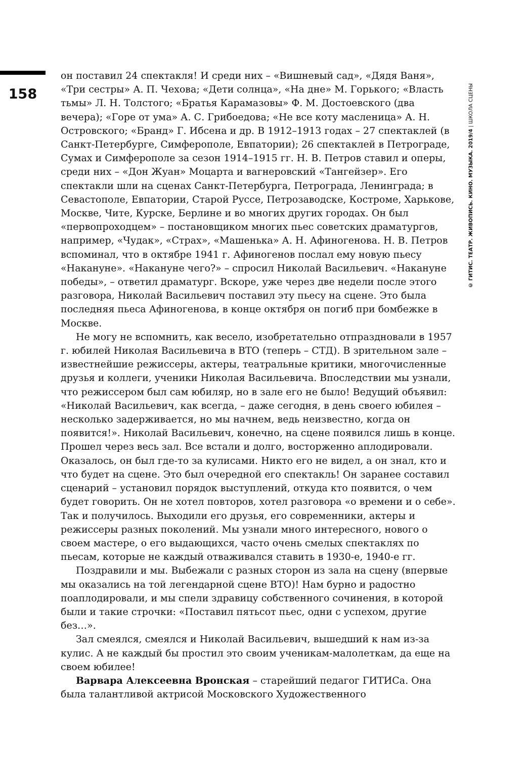158
он поставил 24 спектакля! И среди них – «Вишневый сад», «Дядя Ваня», «Три сестры» А. П. Чехова; «Дети солнца», «На дне» М. Горького; «Власть тьмы» Л. Н. Толстого; «Братья Карамазовы» Ф. М. Достоевского (два вечера); «Горе от ума» А. С. Грибоедова; «Не все коту масленица» А. Н. Островского; «Бранд» Г. Ибсена и др. В 1912–1913 годах – 27 спектаклей (в Санкт-Петербурге, Симферополе, Евпатории); 26 спектаклей в Петрограде, Сумах и Симферополе за сезон 1914–1915 гг. Н. В. Петров ставил и оперы, среди них – «Дон Жуан» Моцарта и вагнеровский «Тангейзер». Его спектакли шли на сценах Санкт-Петербурга, Петрограда, Ленинграда; в Севастополе, Евпатории, Старой Руссе, Петрозаводске, Костроме, Харькове, Москве, Чите, Курске, Берлине и во многих других городах. Он был «первопроходцем» – постановщиком многих пьес советских драматургов, например, «Чудак», «Страх», «Машенька» А. Н. Афиногенова. Н. В. Петров вспоминал, что в октябре 1941 г. Афиногенов послал ему новую пьесу «Накануне». «Накануне чего?» – спросил Николай Васильевич. «Накануне победы», – ответил драматург. Вскоре, уже через две недели после этого разговора, Николай Васильевич поставил эту пьесу на сцене. Это была последняя пьеса Афиногенова, в конце октября он погиб при бомбежке в Москве.
Не могу не вспомнить, как весело, изобретательно отпраздновали в 1957 г. юбилей Николая Васильевича в ВТО (теперь – СТД). В зрительном зале – известнейшие режиссеры, актеры, театральные критики, многочисленные друзья и коллеги, ученики Николая Васильевича. Впоследствии мы узнали, что режиссером был сам юбиляр, но в зале его не было! Ведущий объявил: «Николай Васильевич, как всегда, – даже сегодня, в день своего юбилея – несколько задерживается, но мы начнем, ведь неизвестно, когда он появится!». Николай Васильевич, конечно, на сцене появился лишь в конце. Прошел через весь зал. Все встали и долго, восторженно аплодировали. Оказалось, он был где-то за кулисами. Никто его не видел, а он знал, кто и что будет на сцене. Это был очередной его спектакль! Он заранее составил сценарий – установил порядок выступлений, откуда кто появится, о чем будет говорить. Он не хотел повторов, хотел разговора «о времени и о себе». Так и получилось. Выходили его друзья, его современники, актеры и режиссеры разных поколений. Мы узнали много интересного, нового о своем мастере, о его выдающихся, часто очень смелых спектаклях по пьесам, которые не каждый отваживался ставить в 1930-е, 1940-е гг.
Поздравили и мы. Выбежали с разных сторон из зала на сцену (впервые мы оказались на той легендарной сцене ВТО)! Нам бурно и радостно поаплодировали, и мы спели здравицу собственного сочинения, в которой были и такие строчки: «Поставил пятьсот пьес, одни с успехом, другие без…».
Зал смеялся, смеялся и Николай Васильевич, вышедший к нам из-за кулис. А не каждый бы простил это своим ученикам-малолеткам, да еще на своем юбилее!
Варвара Алексеевна Вронская – старейший педагог ГИТИСа. Она была талантливой актрисой Московского Художественного
© ГИТИС. ТЕАТР. ЖИВОПИСЬ. КИНО. МУЗЫКА. 2019/4 | ШКОЛА СЦЕНЫ